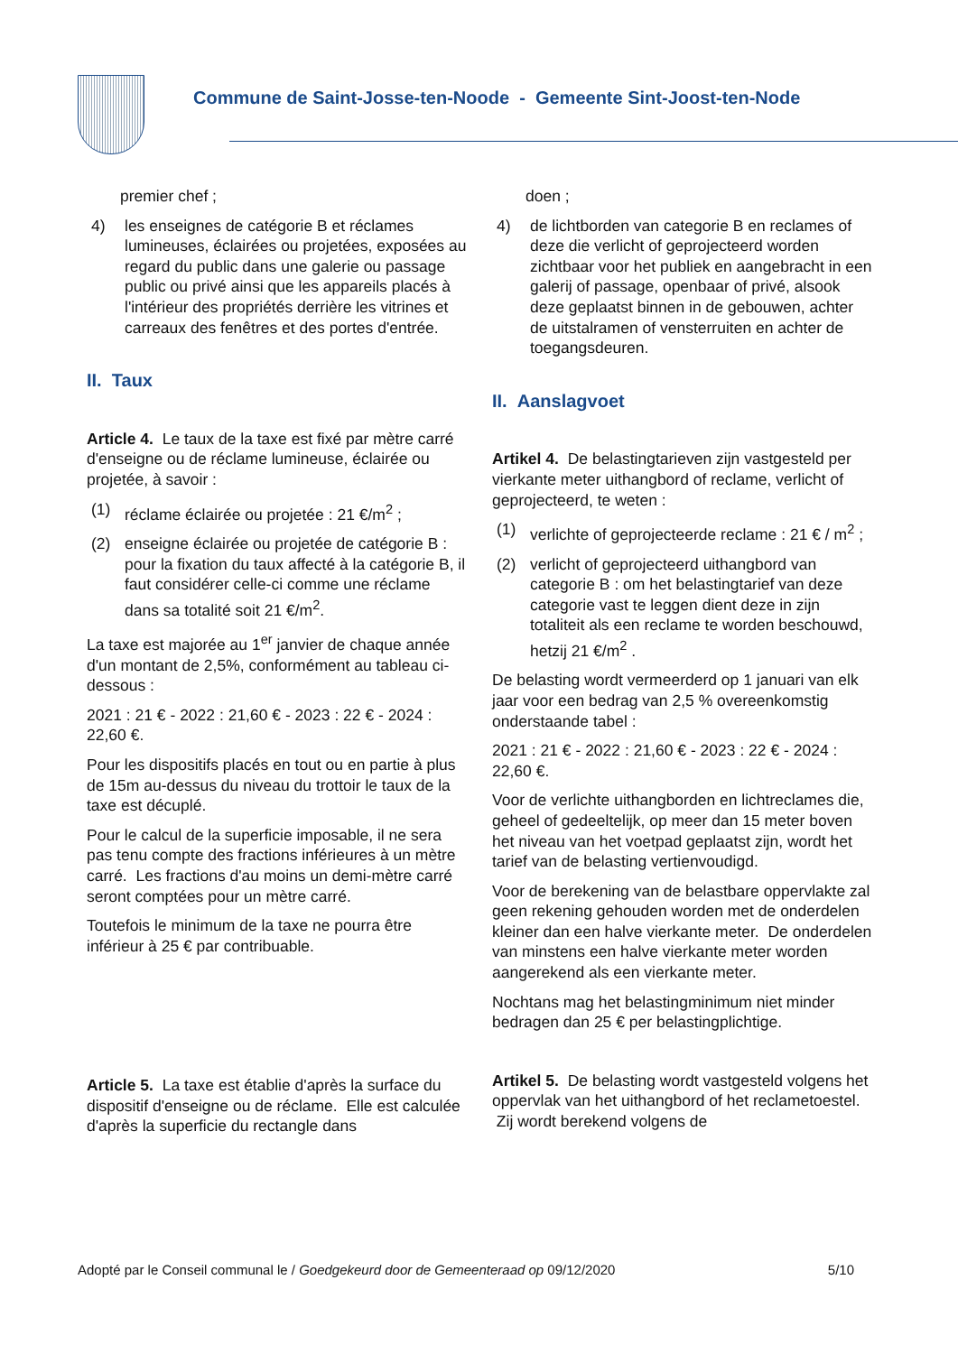Commune de Saint-Josse-ten-Noode - Gemeente Sint-Joost-ten-Node
premier chef ;
4) les enseignes de catégorie B et réclames lumineuses, éclairées ou projetées, exposées au regard du public dans une galerie ou passage public ou privé ainsi que les appareils placés à l'intérieur des propriétés derrière les vitrines et carreaux des fenêtres et des portes d'entrée.
II. Taux
Article 4. Le taux de la taxe est fixé par mètre carré d'enseigne ou de réclame lumineuse, éclairée ou projetée, à savoir :
(1) réclame éclairée ou projetée : 21 €/m<sup>2</sup> ;
(2) enseigne éclairée ou projetée de catégorie B : pour la fixation du taux affecté à la catégorie B, il faut considérer celle-ci comme une réclame dans sa totalité soit 21 €/m<sup>2</sup>.
La taxe est majorée au 1<sup>er</sup> janvier de chaque année d'un montant de 2,5%, conformément au tableau ci-dessous :
2021 : 21 € - 2022 : 21,60 € - 2023 : 22 € - 2024 : 22,60 €.
Pour les dispositifs placés en tout ou en partie à plus de 15m au-dessus du niveau du trottoir le taux de la taxe est décuplé.
Pour le calcul de la superficie imposable, il ne sera pas tenu compte des fractions inférieures à un mètre carré. Les fractions d'au moins un demi-mètre carré seront comptées pour un mètre carré.
Toutefois le minimum de la taxe ne pourra être inférieur à 25 € par contribuable.
Article 5. La taxe est établie d'après la surface du dispositif d'enseigne ou de réclame. Elle est calculée d'après la superficie du rectangle dans
doen ;
4) de lichtborden van categorie B en reclames of deze die verlicht of geprojecteerd worden zichtbaar voor het publiek en aangebracht in een galerij of passage, openbaar of privé, alsook deze geplaatst binnen in de gebouwen, achter de uitstalramen of vensterruiten en achter de toegangsdeuren.
II. Aanslagvoet
Artikel 4. De belastingtarieven zijn vastgesteld per vierkante meter uithangbord of reclame, verlicht of geprojecteerd, te weten :
(1) verlichte of geprojecteerde reclame : 21 € / m<sup>2</sup> ;
(2) verlicht of geprojecteerd uithangbord van categorie B : om het belastingtarief van deze categorie vast te leggen dient deze in zijn totaliteit als een reclame te worden beschouwd, hetzij 21 €/m<sup>2</sup> .
De belasting wordt vermeerderd op 1 januari van elk jaar voor een bedrag van 2,5 % overeenkomstig onderstaande tabel :
2021 : 21 € - 2022 : 21,60 € - 2023 : 22 € - 2024 : 22,60 €.
Voor de verlichte uithangborden en lichtreclames die, geheel of gedeeltelijk, op meer dan 15 meter boven het niveau van het voetpad geplaatst zijn, wordt het tarief van de belasting vertienvoudigd.
Voor de berekening van de belastbare oppervlakte zal geen rekening gehouden worden met de onderdelen kleiner dan een halve vierkante meter. De onderdelen van minstens een halve vierkante meter worden aangerekend als een vierkante meter.
Nochtans mag het belastingminimum niet minder bedragen dan 25 € per belastingplichtige.
Artikel 5. De belasting wordt vastgesteld volgens het oppervlak van het uithangbord of het reclametoestel. Zij wordt berekend volgens de
Adopté par le Conseil communal le / Goedgekeurd door de Gemeenteraad op 09/12/2020 5/10